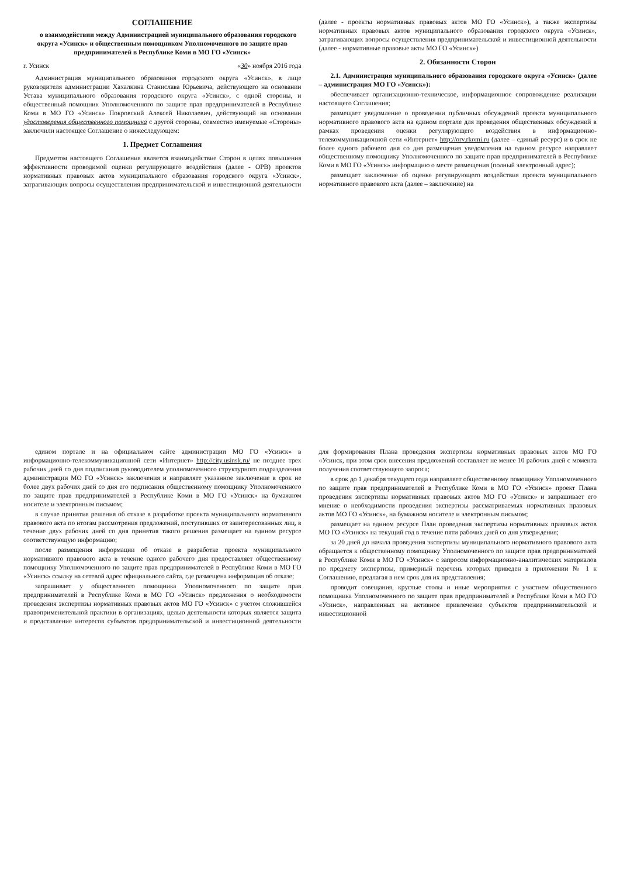СОГЛАШЕНИЕ
о взаимодействии между Администрацией муниципального образования городского округа «Усинск» и общественным помощником Уполномоченного по защите прав предпринимателей в Республике Коми в МО ГО «Усинск»
г. Усинск «30» ноября 2016 года
Администрация муниципального образования городского округа «Усинск», в лице руководителя администрации Хахалкина Станислава Юрьевича, действующего на основании Устава муниципального образования городского округа «Усинск», с одной стороны, и общественный помощник Уполномоченного по защите прав предпринимателей в Республике Коми в МО ГО «Усинск» Покровский Алексей Николаевич, действующий на основании удостоверения общественного помощника с другой стороны, совместно именуемые «Стороны» заключили настоящее Соглашение о нижеследующем:
1. Предмет Соглашения
Предметом настоящего Соглашения является взаимодействие Сторон в целях повышения эффективности проводимой оценки регулирующего воздействия (далее - ОРВ) проектов нормативных правовых актов муниципального образования городского округа «Усинск», затрагивающих вопросы осуществления предпринимательской и инвестиционной деятельности (далее - проекты нормативных правовых актов МО ГО «Усинск»), а также экспертизы нормативных правовых актов муниципального образования городского округа «Усинск», затрагивающих вопросы осуществления предпринимательской и инвестиционной деятельности (далее - нормативные правовые акты МО ГО «Усинск»)
2. Обязанности Сторон
2.1. Администрация муниципального образования городского округа «Усинск» (далее – администрация МО ГО «Усинск»):
обеспечивает организационно-техническое, информационное сопровождение реализации настоящего Соглашения;
размещает уведомление о проведении публичных обсуждений проекта муниципального нормативного правового акта на едином портале для проведения общественных обсуждений в рамках проведения оценки регулирующего воздействия в информационно-телекоммуникационной сети «Интернет» http://orv.rkomi.ru (далее – единый ресурс) и в срок не более одного рабочего дня со дня размещения уведомления на едином ресурсе направляет общественному помощнику Уполномоченного по защите прав предпринимателей в Республике Коми в МО ГО «Усинск» информацию о месте размещения (полный электронный адрес);
размещает заключение об оценке регулирующего воздействия проекта муниципального нормативного правового акта (далее – заключение) на
едином портале и на официальном сайте администрации МО ГО «Усинск» в информационно-телекоммуникационной сети «Интернет» http://city.usinsk.ru/ не позднее трех рабочих дней со дня подписания руководителем уполномоченного структурного подразделения администрации МО ГО «Усинск» заключения и направляет указанное заключение в срок не более двух рабочих дней со дня его подписания общественному помощнику Уполномоченного по защите прав предпринимателей в Республике Коми в МО ГО «Усинск» на бумажном носителе и электронным письмом;
в случае принятия решения об отказе в разработке проекта муниципального нормативного правового акта по итогам рассмотрения предложений, поступивших от заинтересованных лиц, в течение двух рабочих дней со дня принятия такого решения размещает на едином ресурсе соответствующую информацию;
после размещения информации об отказе в разработке проекта муниципального нормативного правового акта в течение одного рабочего дня предоставляет общественному помощнику Уполномоченного по защите прав предпринимателей в Республике Коми в МО ГО «Усинск» ссылку на сетевой адрес официального сайта, где размещена информация об отказе;
запрашивает у общественного помощника Уполномоченного по защите прав предпринимателей в Республике Коми в МО ГО «Усинск» предложения о необходимости проведения экспертизы нормативных правовых актов МО ГО «Усинск» с учетом сложившейся правоприменительной практики в организациях, целью деятельности которых является защита и представление интересов субъектов предпринимательской и инвестиционной деятельности для формирования Плана проведения экспертизы нормативных правовых актов МО ГО «Усинск, при этом срок внесения предложений составляет не менее 10 рабочих дней с момента получения соответствующего запроса;
в срок до 1 декабря текущего года направляет общественному помощнику Уполномоченного по защите прав предпринимателей в Республике Коми в МО ГО «Усинск» проект Плана проведения экспертизы нормативных правовых актов МО ГО «Усинск» и запрашивает его мнение о необходимости проведения экспертизы рассматриваемых нормативных правовых актов МО ГО «Усинск», на бумажном носителе и электронным письмом;
размещает на едином ресурсе План проведения экспертизы нормативных правовых актов МО ГО «Усинск» на текущий год в течение пяти рабочих дней со дня утверждения;
за 20 дней до начала проведения экспертизы муниципального нормативного правового акта обращается к общественному помощнику Уполномоченного по защите прав предпринимателей в Республике Коми в МО ГО «Усинск» с запросом информационно-аналитических материалов по предмету экспертизы, примерный перечень которых приведен в приложении № 1 к Соглашению, предлагая в нем срок для их представления;
проводит совещания, круглые столы и иные мероприятия с участием общественного помощника Уполномоченного по защите прав предпринимателей в Республике Коми в МО ГО «Усинск», направленных на активное привлечение субъектов предпринимательской и инвестиционной